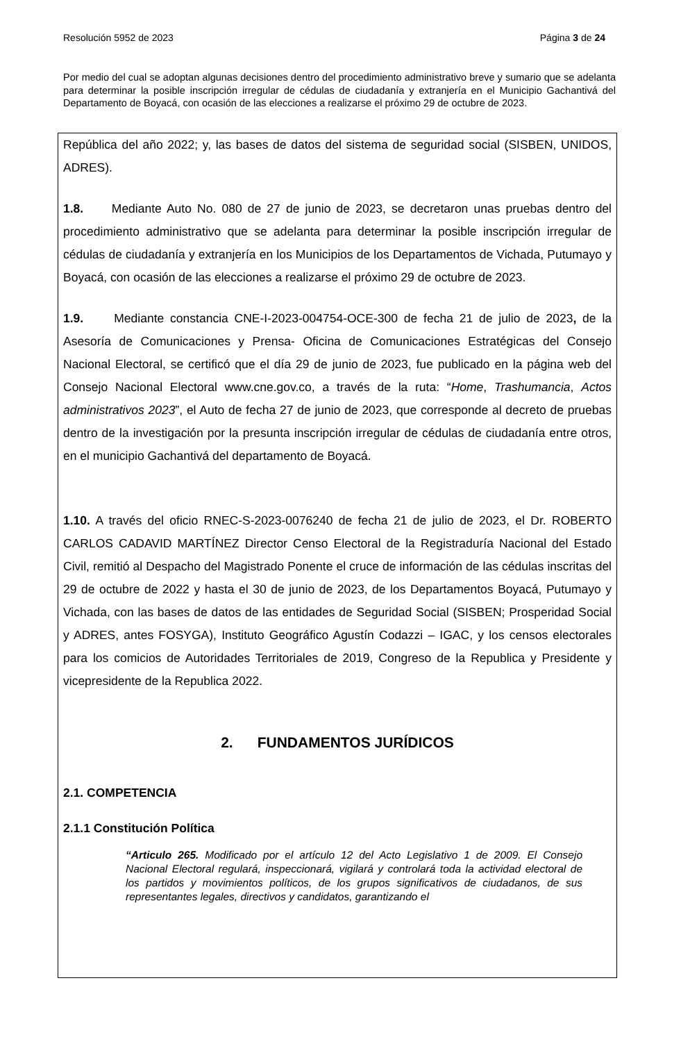Resolución 5952 de 2023 Página 3 de 24
Por medio del cual se adoptan algunas decisiones dentro del procedimiento administrativo breve y sumario que se adelanta para determinar la posible inscripción irregular de cédulas de ciudadanía y extranjería en el Municipio Gachantivá del Departamento de Boyacá, con ocasión de las elecciones a realizarse el próximo 29 de octubre de 2023.
República del año 2022; y, las bases de datos del sistema de seguridad social (SISBEN, UNIDOS, ADRES).
1.8. Mediante Auto No. 080 de 27 de junio de 2023, se decretaron unas pruebas dentro del procedimiento administrativo que se adelanta para determinar la posible inscripción irregular de cédulas de ciudadanía y extranjería en los Municipios de los Departamentos de Vichada, Putumayo y Boyacá, con ocasión de las elecciones a realizarse el próximo 29 de octubre de 2023.
1.9. Mediante constancia CNE-I-2023-004754-OCE-300 de fecha 21 de julio de 2023, de la Asesoría de Comunicaciones y Prensa- Oficina de Comunicaciones Estratégicas del Consejo Nacional Electoral, se certificó que el día 29 de junio de 2023, fue publicado en la página web del Consejo Nacional Electoral www.cne.gov.co, a través de la ruta: “Home, Trashumancia, Actos administrativos 2023”, el Auto de fecha 27 de junio de 2023, que corresponde al decreto de pruebas dentro de la investigación por la presunta inscripción irregular de cédulas de ciudadanía entre otros, en el municipio Gachantivá del departamento de Boyacá.
1.10. A través del oficio RNEC-S-2023-0076240 de fecha 21 de julio de 2023, el Dr. ROBERTO CARLOS CADAVID MARTÍNEZ Director Censo Electoral de la Registraduría Nacional del Estado Civil, remitió al Despacho del Magistrado Ponente el cruce de información de las cédulas inscritas del 29 de octubre de 2022 y hasta el 30 de junio de 2023, de los Departamentos Boyacá, Putumayo y Vichada, con las bases de datos de las entidades de Seguridad Social (SISBEN; Prosperidad Social y ADRES, antes FOSYGA), Instituto Geográfico Agustín Codazzi – IGAC, y los censos electorales para los comicios de Autoridades Territoriales de 2019, Congreso de la Republica y Presidente y vicepresidente de la Republica 2022.
2. FUNDAMENTOS JURÍDICOS
2.1. COMPETENCIA
2.1.1 Constitución Política
“Articulo 265. Modificado por el artículo 12 del Acto Legislativo 1 de 2009. El Consejo Nacional Electoral regulará, inspeccionará, vigilará y controlará toda la actividad electoral de los partidos y movimientos políticos, de los grupos significativos de ciudadanos, de sus representantes legales, directivos y candidatos, garantizando el